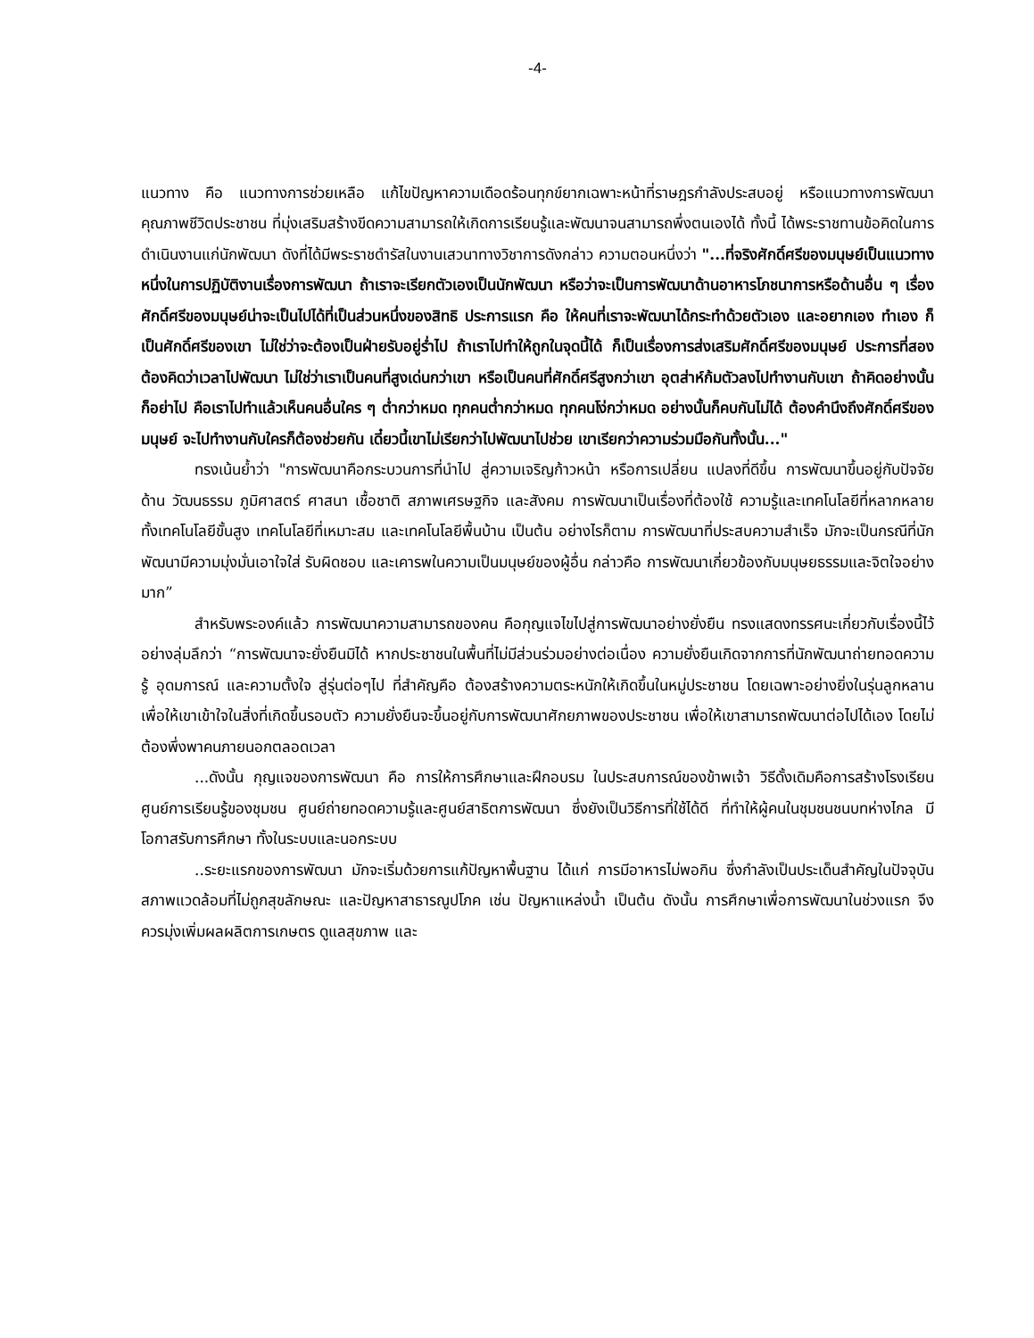-4-
แนวทาง คือ แนวทางการช่วยเหลือ แก้ไขปัญหาความเดือดร้อนทุกข์ยากเฉพาะหน้าที่ราษฎรกำลังประสบอยู่ หรือแนวทางการพัฒนาคุณภาพชีวิตประชาชน ที่มุ่งเสริมสร้างขีดความสามารถให้เกิดการเรียนรู้และพัฒนาจนสามารถพึ่งตนเองได้ ทั้งนี้ ได้พระราชทานข้อคิดในการดำเนินงานแก่นักพัฒนา ดังที่ได้มีพระราชดำรัสในงานเสวนาทางวิชาการดังกล่าว ความตอนหนึ่งว่า "...ที่จริงศักดิ์ศรีของมนุษย์เป็นแนวทางหนึ่งในการปฏิบัติงานเรื่องการพัฒนา ถ้าเราจะเรียกตัวเองเป็นนักพัฒนา หรือว่าจะเป็นการพัฒนาด้านอาหารโภชนาการหรือด้านอื่น ๆ เรื่องศักดิ์ศรีของมนุษย์น่าจะเป็นไปได้ที่เป็นส่วนหนึ่งของสิทธิ ประการแรก คือ ให้คนที่เราจะพัฒนาได้กระทำด้วยตัวเอง และอยากเอง ทำเอง ก็เป็นศักดิ์ศรีของเขา ไม่ใช่ว่าจะต้องเป็นฝ่ายรับอยู่ร่ำไป ถ้าเราไปทำให้ถูกในจุดนี้ได้ ก็เป็นเรื่องการส่งเสริมศักดิ์ศรีของมนุษย์ ประการที่สอง ต้องคิดว่าเวลาไปพัฒนา ไม่ใช่ว่าเราเป็นคนที่สูงเด่นกว่าเขา หรือเป็นคนที่ศักดิ์ศรีสูงกว่าเขา อุตส่าห์ก้มตัวลงไปทำงานกับเขา ถ้าคิดอย่างนั้นก็อย่าไป คือเราไปทำแล้วเห็นคนอื่นใคร ๆ ต่ำกว่าหมด ทุกคนต่ำกว่าหมด ทุกคนโง่กว่าหมด อย่างนั้นก็คบกันไม่ได้ ต้องคำนึงถึงศักดิ์ศรีของมนุษย์ จะไปทำงานกับใครก็ต้องช่วยกัน เดี๋ยวนี้เขาไม่เรียกว่าไปพัฒนาไปช่วย เขาเรียกว่าความร่วมมือกันทั้งนั้น..."
ทรงเน้นย้ำว่า "การพัฒนาคือกระบวนการที่นำไป สู่ความเจริญก้าวหน้า หรือการเปลี่ยน แปลงที่ดีขึ้น การพัฒนาขึ้นอยู่กับปัจจัยด้าน วัฒนธรรม ภูมิศาสตร์ ศาสนา เชื้อชาติ สภาพเศรษฐกิจ และสังคม การพัฒนาเป็นเรื่องที่ต้องใช้ ความรู้และเทคโนโลยีที่หลากหลาย ทั้งเทคโนโลยีขั้นสูง เทคโนโลยีที่เหมาะสม และเทคโนโลยีพื้นบ้าน เป็นต้น อย่างไรก็ตาม การพัฒนาที่ประสบความสำเร็จ มักจะเป็นกรณีที่นักพัฒนามีความมุ่งมั่นเอาใจใส่ รับผิดชอบ และเคารพในความเป็นมนุษย์ของผู้อื่น กล่าวคือ การพัฒนาเกี่ยวข้องกับมนุษยธรรมและจิตใจอย่างมาก”
สำหรับพระองค์แล้ว การพัฒนาความสามารถของคน คือกุญแจไขไปสู่การพัฒนาอย่างยั่งยืน ทรงแสดงทรรศนะเกี่ยวกับเรื่องนี้ไว้อย่างลุ่มลึกว่า “การพัฒนาจะยั่งยืนมิได้ หากประชาชนในพื้นที่ไม่มีส่วนร่วมอย่างต่อเนื่อง ความยั่งยืนเกิดจากการที่นักพัฒนาถ่ายทอดความรู้ อุดมการณ์ และความตั้งใจ สู่รุ่นต่อๆไป ที่สำคัญคือ ต้องสร้างความตระหนักให้เกิดขึ้นในหมู่ประชาชน โดยเฉพาะอย่างยิ่งในรุ่นลูกหลาน เพื่อให้เขาเข้าใจในสิ่งที่เกิดขึ้นรอบตัว ความยั่งยืนจะขึ้นอยู่กับการพัฒนาศักยภาพของประชาชน เพื่อให้เขาสามารถพัฒนาต่อไปได้เอง โดยไม่ต้องพึ่งพาคนภายนอกตลอดเวลา
...ดังนั้น กุญแจของการพัฒนา คือ การให้การศึกษาและฝึกอบรม ในประสบการณ์ของข้าพเจ้า วิธีดั้งเดิมคือการสร้างโรงเรียน ศูนย์การเรียนรู้ของชุมชน ศูนย์ถ่ายทอดความรู้และศูนย์สาธิตการพัฒนา ซึ่งยังเป็นวิธีการที่ใช้ได้ดี ที่ทำให้ผู้คนในชุมชนชนบทห่างไกล มีโอกาสรับการศึกษา ทั้งในระบบและนอกระบบ
..ระยะแรกของการพัฒนา มักจะเริ่มด้วยการแก้ปัญหาพื้นฐาน ได้แก่ การมีอาหารไม่พอกิน ซึ่งกำลังเป็นประเด็นสำคัญในปัจจุบัน สภาพแวดล้อมที่ไม่ถูกสุขลักษณะ และปัญหาสาธารณูปโภค เช่น ปัญหาแหล่งน้ำ เป็นต้น ดังนั้น การศึกษาเพื่อการพัฒนาในช่วงแรก จึงควรมุ่งเพิ่มผลผลิตการเกษตร ดูแลสุขภาพ และ